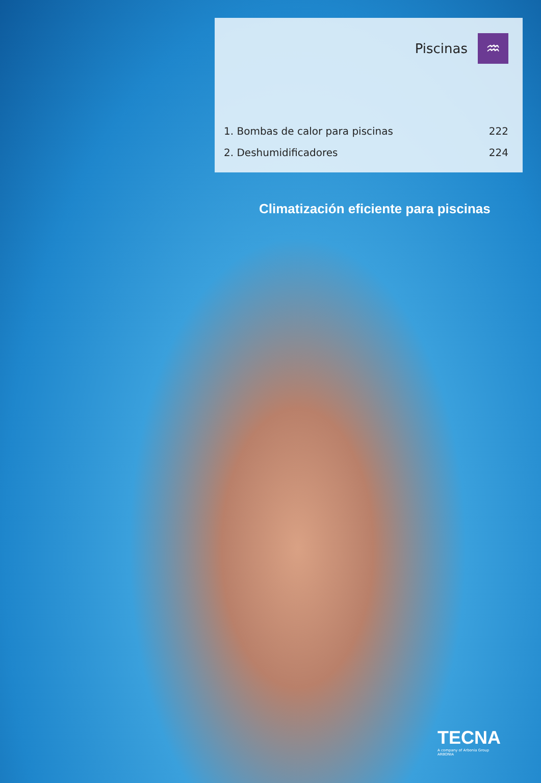Piscinas
♒
1. Bombas de calor para piscinas 222
2. Deshumidificadores 224
Climatización eficiente para piscinas
TECNA
A company of Arbonia Group
ARBONIA